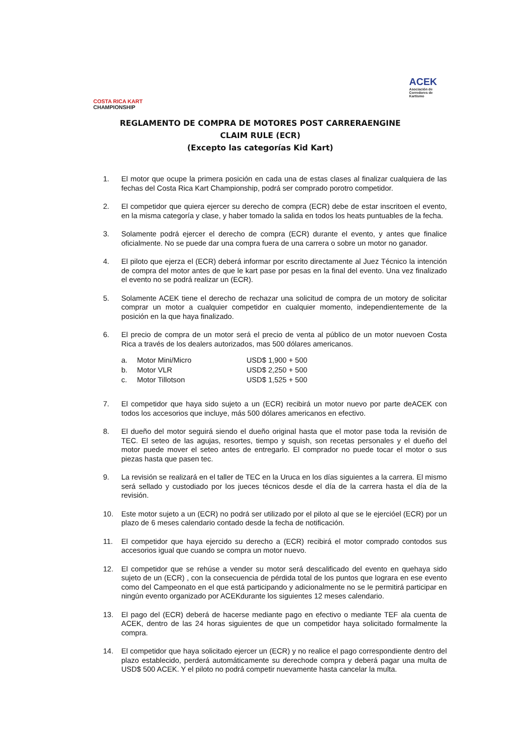COSTA RICA KART
CHAMPIONSHIP
ACEK
Asociación de
Corredores de
Kartismo
REGLAMENTO DE COMPRA DE MOTORES POST CARRERAENGINE
CLAIM RULE (ECR)
(Excepto las categorías Kid Kart)
1. El motor que ocupe la primera posición en cada una de estas clases al finalizar cualquiera de las fechas del Costa Rica Kart Championship, podrá ser comprado porotro competidor.
2. El competidor que quiera ejercer su derecho de compra (ECR) debe de estar inscritoen el evento, en la misma categoría y clase, y haber tomado la salida en todos los heats puntuables de la fecha.
3. Solamente podrá ejercer el derecho de compra (ECR) durante el evento, y antes que finalice oficialmente. No se puede dar una compra fuera de una carrera o sobre un motor no ganador.
4. El piloto que ejerza el (ECR) deberá informar por escrito directamente al Juez Técnico la intención de compra del motor antes de que le kart pase por pesas en la final del evento. Una vez finalizado el evento no se podrá realizar un (ECR).
5. Solamente ACEK tiene el derecho de rechazar una solicitud de compra de un motory de solicitar comprar un motor a cualquier competidor en cualquier momento, independientemente de la posición en la que haya finalizado.
6. El precio de compra de un motor será el precio de venta al público de un motor nuevoen Costa Rica a través de los dealers autorizados, mas 500 dólares americanos.
a. Motor Mini/Micro USD$ 1,900 + 500
b. Motor VLR USD$ 2,250 + 500
c. Motor Tillotson USD$ 1,525 + 500
7. El competidor que haya sido sujeto a un (ECR) recibirá un motor nuevo por parte deACEK con todos los accesorios que incluye, más 500 dólares americanos en efectivo.
8. El dueño del motor seguirá siendo el dueño original hasta que el motor pase toda la revisión de TEC. El seteo de las agujas, resortes, tiempo y squish, son recetas personales y el dueño del motor puede mover el seteo antes de entregarlo. El comprador no puede tocar el motor o sus piezas hasta que pasen tec.
9. La revisión se realizará en el taller de TEC en la Uruca en los días siguientes a la carrera. El mismo será sellado y custodiado por los jueces técnicos desde el día de la carrera hasta el día de la revisión.
10. Este motor sujeto a un (ECR) no podrá ser utilizado por el piloto al que se le ejercióel (ECR) por un plazo de 6 meses calendario contado desde la fecha de notificación.
11. El competidor que haya ejercido su derecho a (ECR) recibirá el motor comprado contodos sus accesorios igual que cuando se compra un motor nuevo.
12. El competidor que se rehúse a vender su motor será descalificado del evento en quehaya sido sujeto de un (ECR) , con la consecuencia de pérdida total de los puntos que lograra en ese evento como del Campeonato en el que está participando y adicionalmente no se le permitirá participar en ningún evento organizado por ACEKdurante los siguientes 12 meses calendario.
13. El pago del (ECR) deberá de hacerse mediante pago en efectivo o mediante TEF ala cuenta de ACEK, dentro de las 24 horas siguientes de que un competidor haya solicitado formalmente la compra.
14. El competidor que haya solicitado ejercer un (ECR) y no realice el pago correspondiente dentro del plazo establecido, perderá automáticamente su derechode compra y deberá pagar una multa de USD$ 500 ACEK. Y el piloto no podrá competir nuevamente hasta cancelar la multa.